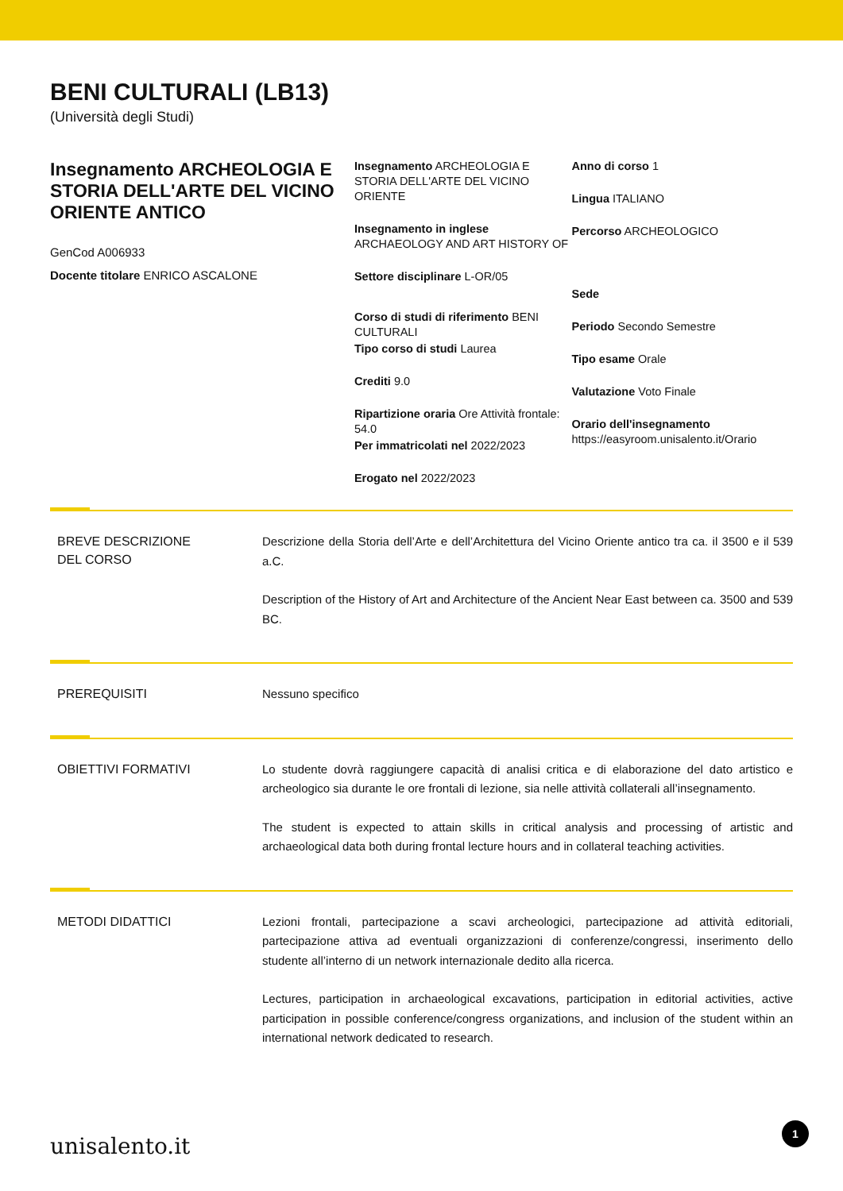BENI CULTURALI (LB13)
(Università degli Studi)
Insegnamento ARCHEOLOGIA E STORIA DELL'ARTE DEL VICINO ORIENTE ANTICO
GenCod A006933
Docente titolare ENRICO ASCALONE
Insegnamento ARCHEOLOGIA E STORIA DELL'ARTE DEL VICINO ORIENTE
Insegnamento in inglese
ARCHAEOLOGY AND ART HISTORY OF
Settore disciplinare L-OR/05
Corso di studi di riferimento BENI CULTURALI
Tipo corso di studi Laurea
Crediti 9.0
Ripartizione oraria Ore Attività frontale: 54.0
Per immatricolati nel 2022/2023
Erogato nel 2022/2023
Anno di corso 1
Lingua ITALIANO
Percorso ARCHEOLOGICO
Sede
Periodo Secondo Semestre
Tipo esame Orale
Valutazione Voto Finale
Orario dell'insegnamento
https://easyroom.unisalento.it/Orario
BREVE DESCRIZIONE
DEL CORSO
Descrizione della Storia dell’Arte e dell’Architettura del Vicino Oriente antico tra ca. il 3500 e il 539 a.C.
Description of the History of Art and Architecture of the Ancient Near East between ca. 3500 and 539 BC.
PREREQUISITI
Nessuno specifico
OBIETTIVI FORMATIVI
Lo studente dovrà raggiungere capacità di analisi critica e di elaborazione del dato artistico e archeologico sia durante le ore frontali di lezione, sia nelle attività collaterali all’insegnamento.
The student is expected to attain skills in critical analysis and processing of artistic and archaeological data both during frontal lecture hours and in collateral teaching activities.
METODI DIDATTICI
Lezioni frontali, partecipazione a scavi archeologici, partecipazione ad attività editoriali, partecipazione attiva ad eventuali organizzazioni di conferenze/congressi, inserimento dello studente all’interno di un network internazionale dedito alla ricerca.
Lectures, participation in archaeological excavations, participation in editorial activities, active participation in possible conference/congress organizations, and inclusion of the student within an international network dedicated to research.
unisalento.it 1